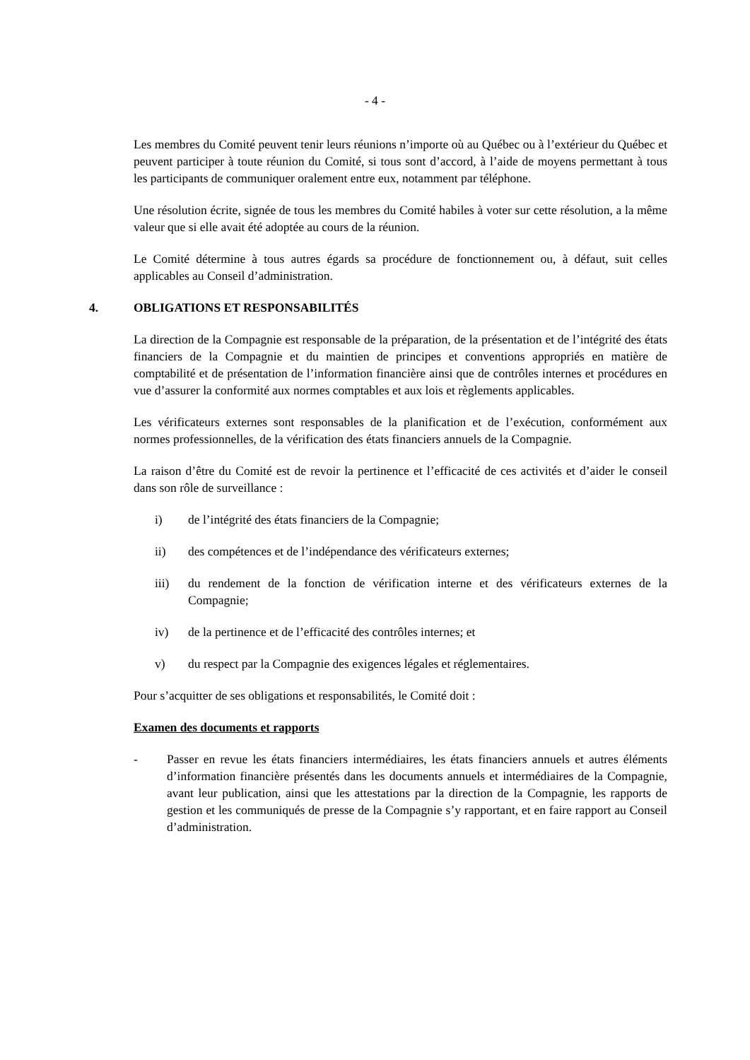- 4 -
Les membres du Comité peuvent tenir leurs réunions n’importe où au Québec ou à l’extérieur du Québec et peuvent participer à toute réunion du Comité, si tous sont d’accord, à l’aide de moyens permettant à tous les participants de communiquer oralement entre eux, notamment par téléphone.
Une résolution écrite, signée de tous les membres du Comité habiles à voter sur cette résolution, a la même valeur que si elle avait été adoptée au cours de la réunion.
Le Comité détermine à tous autres égards sa procédure de fonctionnement ou, à défaut, suit celles applicables au Conseil d’administration.
4. OBLIGATIONS ET RESPONSABILITÉS
La direction de la Compagnie est responsable de la préparation, de la présentation et de l’intégrité des états financiers de la Compagnie et du maintien de principes et conventions appropriés en matière de comptabilité et de présentation de l’information financière ainsi que de contrôles internes et procédures en vue d’assurer la conformité aux normes comptables et aux lois et règlements applicables.
Les vérificateurs externes sont responsables de la planification et de l’exécution, conformément aux normes professionnelles, de la vérification des états financiers annuels de la Compagnie.
La raison d’être du Comité est de revoir la pertinence et l’efficacité de ces activités et d’aider le conseil dans son rôle de surveillance :
i) de l’intégrité des états financiers de la Compagnie;
ii) des compétences et de l’indépendance des vérificateurs externes;
iii) du rendement de la fonction de vérification interne et des vérificateurs externes de la Compagnie;
iv) de la pertinence et de l’efficacité des contrôles internes; et
v) du respect par la Compagnie des exigences légales et réglementaires.
Pour s’acquitter de ses obligations et responsabilités, le Comité doit :
Examen des documents et rapports
- Passer en revue les états financiers intermédiaires, les états financiers annuels et autres éléments d’information financière présentés dans les documents annuels et intermédiaires de la Compagnie, avant leur publication, ainsi que les attestations par la direction de la Compagnie, les rapports de gestion et les communiqués de presse de la Compagnie s’y rapportant, et en faire rapport au Conseil d’administration.